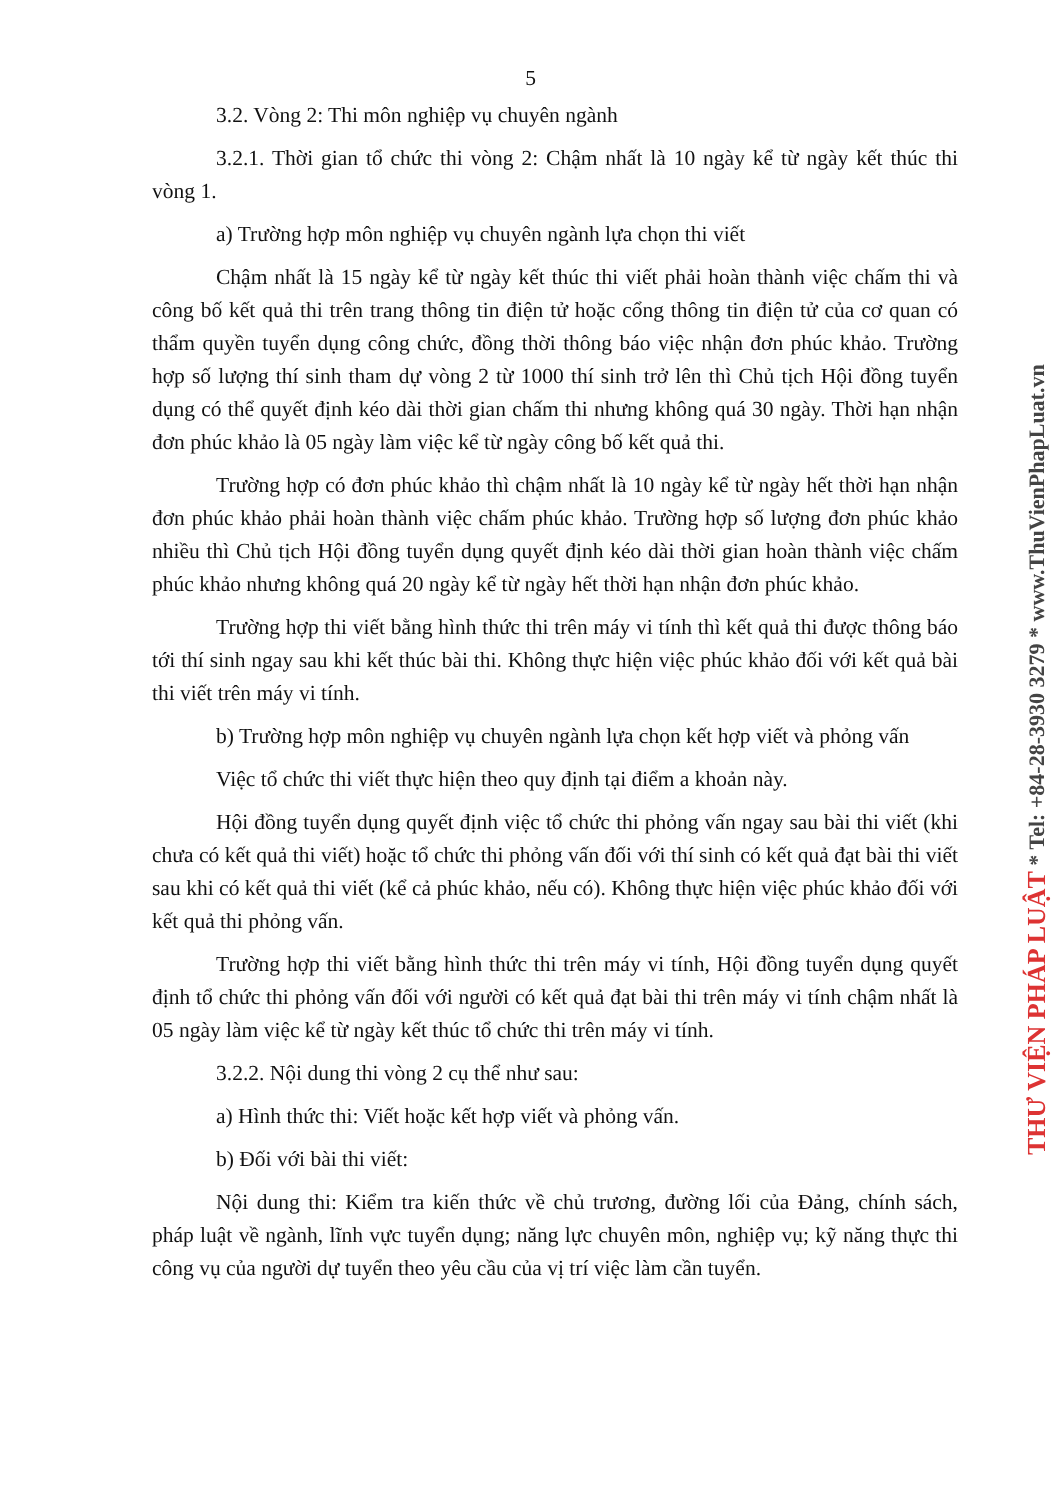5
3.2. Vòng 2: Thi môn nghiệp vụ chuyên ngành
3.2.1. Thời gian tổ chức thi vòng 2: Chậm nhất là 10 ngày kể từ ngày kết thúc thi vòng 1.
a) Trường hợp môn nghiệp vụ chuyên ngành lựa chọn thi viết
Chậm nhất là 15 ngày kể từ ngày kết thúc thi viết phải hoàn thành việc chấm thi và công bố kết quả thi trên trang thông tin điện tử hoặc cổng thông tin điện tử của cơ quan có thẩm quyền tuyển dụng công chức, đồng thời thông báo việc nhận đơn phúc khảo. Trường hợp số lượng thí sinh tham dự vòng 2 từ 1000 thí sinh trở lên thì Chủ tịch Hội đồng tuyển dụng có thể quyết định kéo dài thời gian chấm thi nhưng không quá 30 ngày. Thời hạn nhận đơn phúc khảo là 05 ngày làm việc kể từ ngày công bố kết quả thi.
Trường hợp có đơn phúc khảo thì chậm nhất là 10 ngày kể từ ngày hết thời hạn nhận đơn phúc khảo phải hoàn thành việc chấm phúc khảo. Trường hợp số lượng đơn phúc khảo nhiều thì Chủ tịch Hội đồng tuyển dụng quyết định kéo dài thời gian hoàn thành việc chấm phúc khảo nhưng không quá 20 ngày kể từ ngày hết thời hạn nhận đơn phúc khảo.
Trường hợp thi viết bằng hình thức thi trên máy vi tính thì kết quả thi được thông báo tới thí sinh ngay sau khi kết thúc bài thi. Không thực hiện việc phúc khảo đối với kết quả bài thi viết trên máy vi tính.
b) Trường hợp môn nghiệp vụ chuyên ngành lựa chọn kết hợp viết và phỏng vấn
Việc tổ chức thi viết thực hiện theo quy định tại điểm a khoản này.
Hội đồng tuyển dụng quyết định việc tổ chức thi phỏng vấn ngay sau bài thi viết (khi chưa có kết quả thi viết) hoặc tổ chức thi phỏng vấn đối với thí sinh có kết quả đạt bài thi viết sau khi có kết quả thi viết (kể cả phúc khảo, nếu có). Không thực hiện việc phúc khảo đối với kết quả thi phỏng vấn.
Trường hợp thi viết bằng hình thức thi trên máy vi tính, Hội đồng tuyển dụng quyết định tổ chức thi phỏng vấn đối với người có kết quả đạt bài thi trên máy vi tính chậm nhất là 05 ngày làm việc kể từ ngày kết thúc tổ chức thi trên máy vi tính.
3.2.2. Nội dung thi vòng 2 cụ thể như sau:
a) Hình thức thi: Viết hoặc kết hợp viết và phỏng vấn.
b) Đối với bài thi viết:
Nội dung thi: Kiểm tra kiến thức về chủ trương, đường lối của Đảng, chính sách, pháp luật về ngành, lĩnh vực tuyển dụng; năng lực chuyên môn, nghiệp vụ; kỹ năng thực thi công vụ của người dự tuyển theo yêu cầu của vị trí việc làm cần tuyển.
THƯ VIỆN PHÁP LUẬT * Tel: +84-28-3930 3279 * www.ThuVienPhapLuat.vn